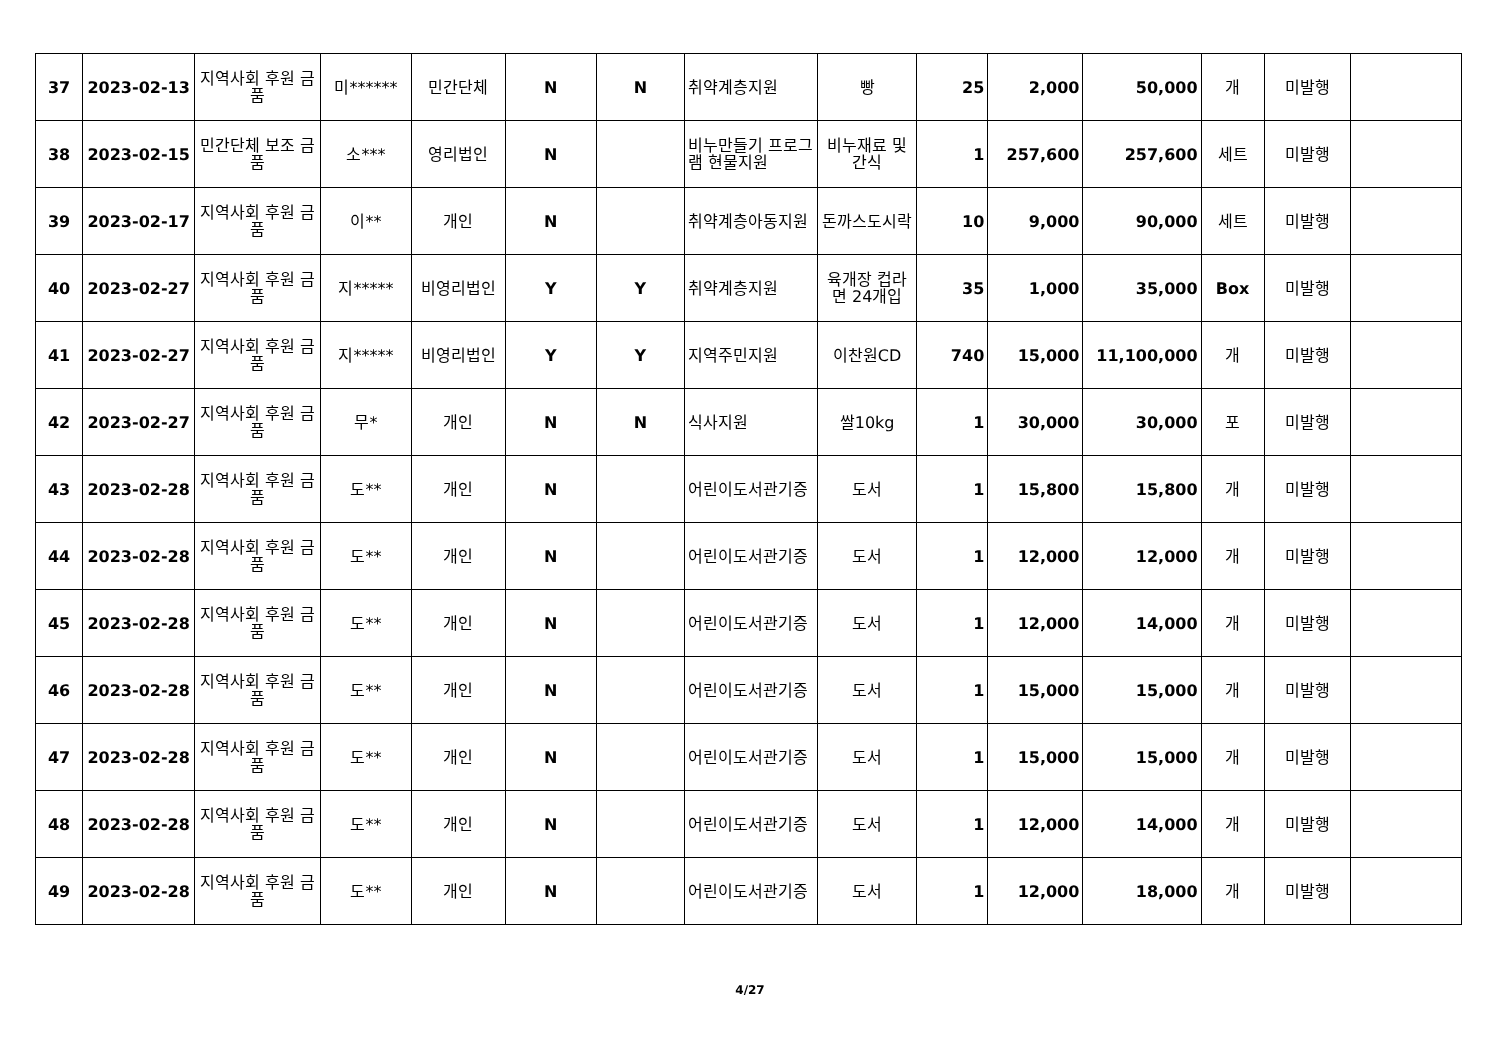| 37 | 2023-02-13 | 지역사회 후원 금품 | 미****** | 민간단체 | N | N | 취약계층지원 | 빵 | 25 | 2,000 | 50,000 | 개 | 미발행 | |
| 38 | 2023-02-15 | 민간단체 보조 금품 | 소*** | 영리법인 | N | | 비누만들기 프로그램 현물지원 | 비누재료 및 간식 | 1 | 257,600 | 257,600 | 세트 | 미발행 | |
| 39 | 2023-02-17 | 지역사회 후원 금품 | 이** | 개인 | N | | 취약계층아동지원 | 돈까스도시락 | 10 | 9,000 | 90,000 | 세트 | 미발행 | |
| 40 | 2023-02-27 | 지역사회 후원 금품 | 지***** | 비영리법인 | Y | Y | 취약계층지원 | 육개장 컵라면 24개입 | 35 | 1,000 | 35,000 | Box | 미발행 | |
| 41 | 2023-02-27 | 지역사회 후원 금품 | 지***** | 비영리법인 | Y | Y | 지역주민지원 | 이찬원CD | 740 | 15,000 | 11,100,000 | 개 | 미발행 | |
| 42 | 2023-02-27 | 지역사회 후원 금품 | 무* | 개인 | N | N | 식사지원 | 쌀10kg | 1 | 30,000 | 30,000 | 포 | 미발행 | |
| 43 | 2023-02-28 | 지역사회 후원 금품 | 도** | 개인 | N | | 어린이도서관기증 | 도서 | 1 | 15,800 | 15,800 | 개 | 미발행 | |
| 44 | 2023-02-28 | 지역사회 후원 금품 | 도** | 개인 | N | | 어린이도서관기증 | 도서 | 1 | 12,000 | 12,000 | 개 | 미발행 | |
| 45 | 2023-02-28 | 지역사회 후원 금품 | 도** | 개인 | N | | 어린이도서관기증 | 도서 | 1 | 12,000 | 14,000 | 개 | 미발행 | |
| 46 | 2023-02-28 | 지역사회 후원 금품 | 도** | 개인 | N | | 어린이도서관기증 | 도서 | 1 | 15,000 | 15,000 | 개 | 미발행 | |
| 47 | 2023-02-28 | 지역사회 후원 금품 | 도** | 개인 | N | | 어린이도서관기증 | 도서 | 1 | 15,000 | 15,000 | 개 | 미발행 | |
| 48 | 2023-02-28 | 지역사회 후원 금품 | 도** | 개인 | N | | 어린이도서관기증 | 도서 | 1 | 12,000 | 14,000 | 개 | 미발행 | |
| 49 | 2023-02-28 | 지역사회 후원 금품 | 도** | 개인 | N | | 어린이도서관기증 | 도서 | 1 | 12,000 | 18,000 | 개 | 미발행 | |
4/27